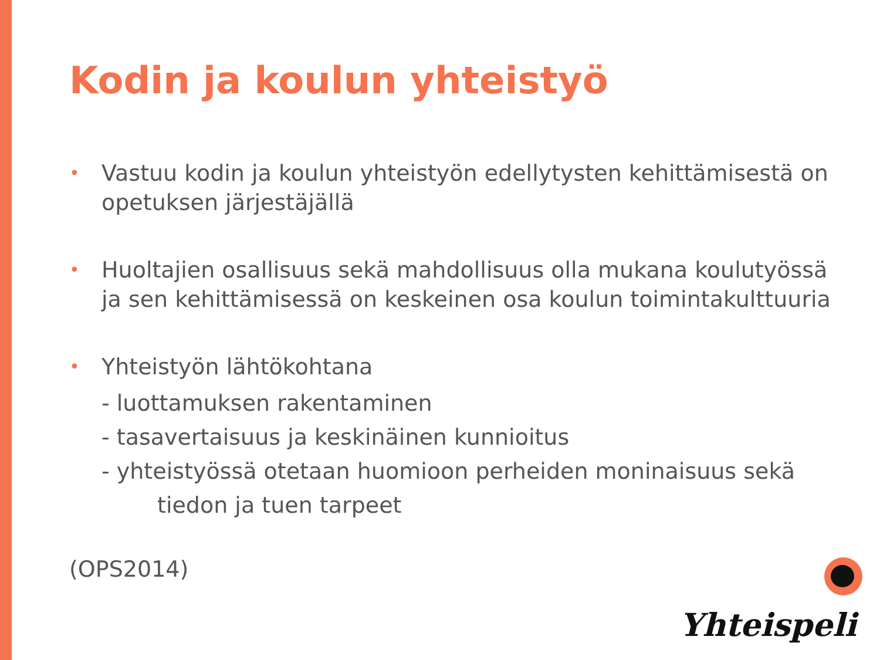Kodin ja koulun yhteistyö
•
Vastuu kodin ja koulun yhteistyön edellytysten kehittämisestä on opetuksen järjestäjällä
•
Huoltajien osallisuus sekä mahdollisuus olla mukana koulutyössä ja sen kehittämisessä on keskeinen osa koulun toimintakulttuuria
•
Yhteistyön lähtökohtana
- luottamuksen rakentaminen
- tasavertaisuus ja keskinäinen kunnioitus
- yhteistyössä otetaan huomioon perheiden moninaisuus sekä
tiedon ja tuen tarpeet
(OPS2014)
Yhteispeli